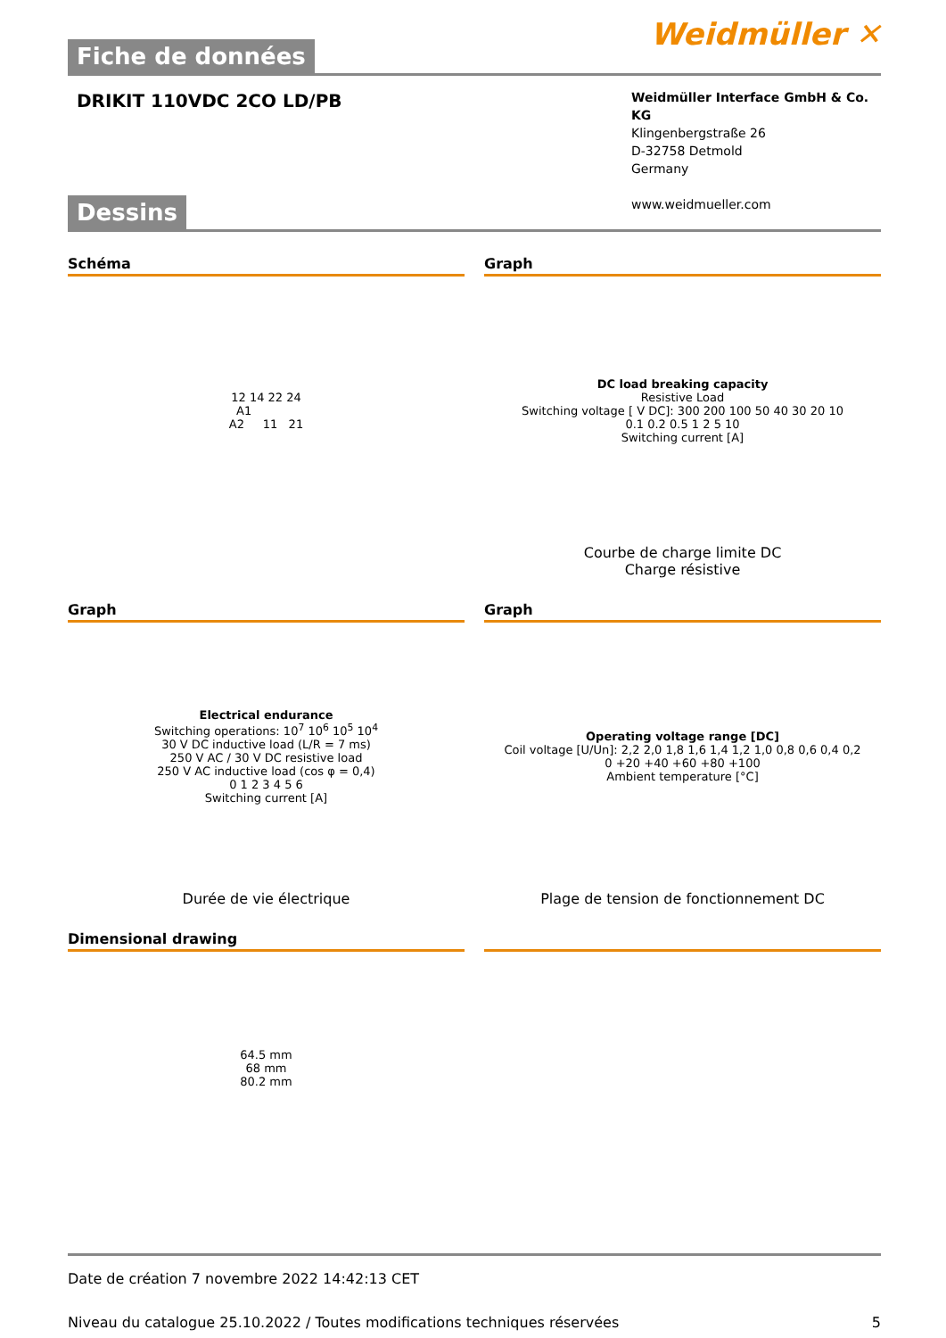Weidmüller ✕
Fiche de données
DRIKIT 110VDC 2CO LD/PB
Weidmüller Interface GmbH & Co. KG
Klingenbergstraße 26
D-32758 Detmold
Germany
www.weidmueller.com
Dessins
Schéma
12 14 22 24
A1
A2 11 21
Graph
DC load breaking capacity
Resistive Load
Switching voltage [ V DC]: 300 200 100 50 40 30 20 10
0.1 0.2 0.5 1 2 5 10
Switching current [A]
Courbe de charge limite DC
Charge résistive
Graph
Electrical endurance
Switching operations: 10<sup>7</sup> 10<sup>6</sup> 10<sup>5</sup> 10<sup>4</sup>
30 V DC inductive load (L/R = 7 ms)
250 V AC / 30 V DC resistive load
250 V AC inductive load (cos φ = 0,4)
0 1 2 3 4 5 6
Switching current [A]
Durée de vie électrique
Graph
Operating voltage range [DC]
Coil voltage [U/Un]: 2,2 2,0 1,8 1,6 1,4 1,2 1,0 0,8 0,6 0,4 0,2
0 +20 +40 +60 +80 +100
Ambient temperature [°C]
Plage de tension de fonctionnement DC
Dimensional drawing
64.5 mm
68 mm
80.2 mm
Date de création 7 novembre 2022 14:42:13 CET
Niveau du catalogue 25.10.2022 / Toutes modifications techniques réservées 5